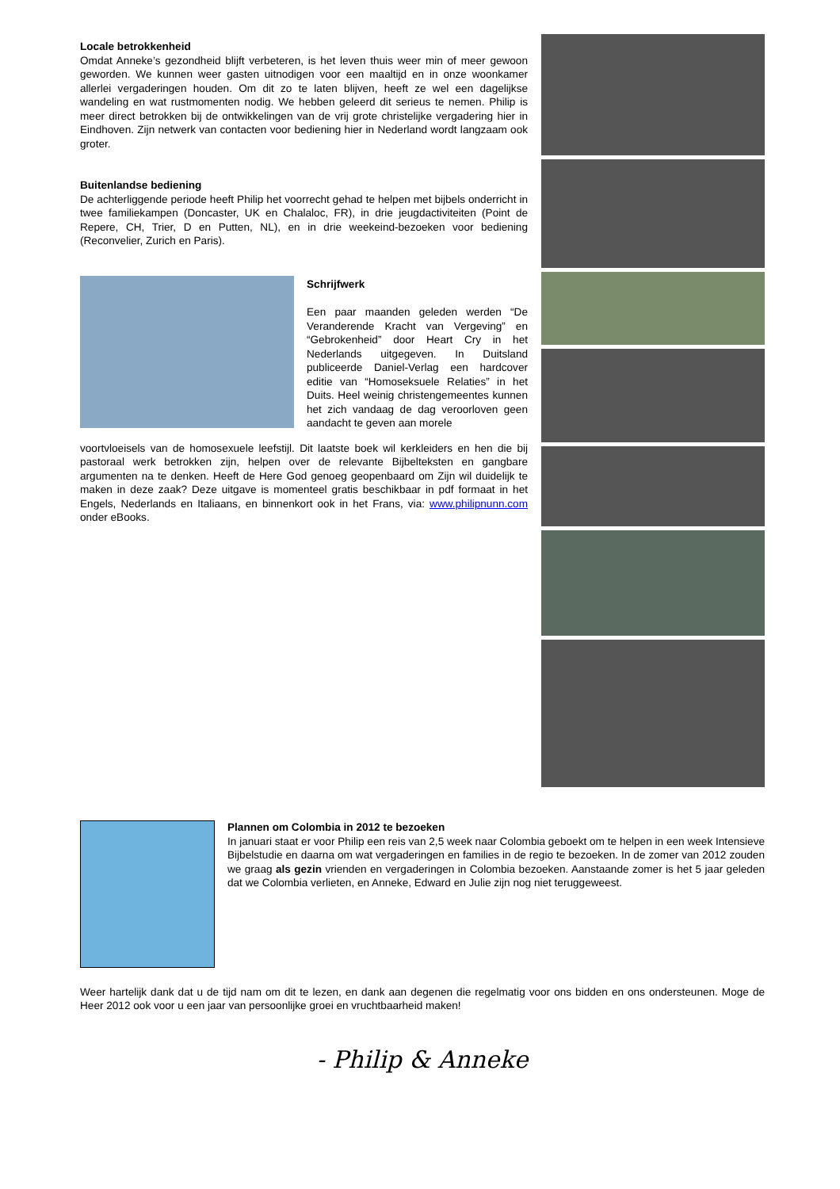Locale betrokkenheid
Omdat Anneke’s gezondheid blijft verbeteren, is het leven thuis weer min of meer gewoon geworden. We kunnen weer gasten uitnodigen voor een maaltijd en in onze woonkamer allerlei vergaderingen houden. Om dit zo te laten blijven, heeft ze wel een dagelijkse wandeling en wat rustmomenten nodig. We hebben geleerd dit serieus te nemen. Philip is meer direct betrokken bij de ontwikkelingen van de vrij grote christelijke vergadering hier in Eindhoven. Zijn netwerk van contacten voor bediening hier in Nederland wordt langzaam ook groter.
Buitenlandse bediening
De achterliggende periode heeft Philip het voorrecht gehad te helpen met bijbels onderricht in twee familiekampen (Doncaster, UK en Chalaloc, FR), in drie jeugdactiviteiten (Point de Repere, CH, Trier, D en Putten, NL), en in drie weekeind-bezoeken voor bediening (Reconvelier, Zurich en Paris).
Schrijfwerk
Een paar maanden geleden werden “De Veranderende Kracht van Vergeving” en “Gebrokenheid” door Heart Cry in het Nederlands uitgegeven. In Duitsland publiceerde Daniel-Verlag een hardcover editie van “Homoseksuele Relaties” in het Duits. Heel weinig christengemeentes kunnen het zich vandaag de dag veroorloven geen aandacht te geven aan morele
voortvloeisels van de homosexuele leefstijl. Dit laatste boek wil kerkleiders en hen die bij pastoraal werk betrokken zijn, helpen over de relevante Bijbelteksten en gangbare argumenten na te denken. Heeft de Here God genoeg geopenbaard om Zijn wil duidelijk te maken in deze zaak? Deze uitgave is momenteel gratis beschikbaar in pdf formaat in het Engels, Nederlands en Italiaans, en binnenkort ook in het Frans, via: www.philipnunn.com onder eBooks.
Plannen om Colombia in 2012 te bezoeken
In januari staat er voor Philip een reis van 2,5 week naar Colombia geboekt om te helpen in een week Intensieve Bijbelstudie en daarna om wat vergaderingen en families in de regio te bezoeken. In de zomer van 2012 zouden we graag als gezin vrienden en vergaderingen in Colombia bezoeken. Aanstaande zomer is het 5 jaar geleden dat we Colombia verlieten, en Anneke, Edward en Julie zijn nog niet teruggeweest.
Weer hartelijk dank dat u de tijd nam om dit te lezen, en dank aan degenen die regelmatig voor ons bidden en ons ondersteunen. Moge de Heer 2012 ook voor u een jaar van persoonlijke groei en vruchtbaarheid maken!
- Philip & Anneke